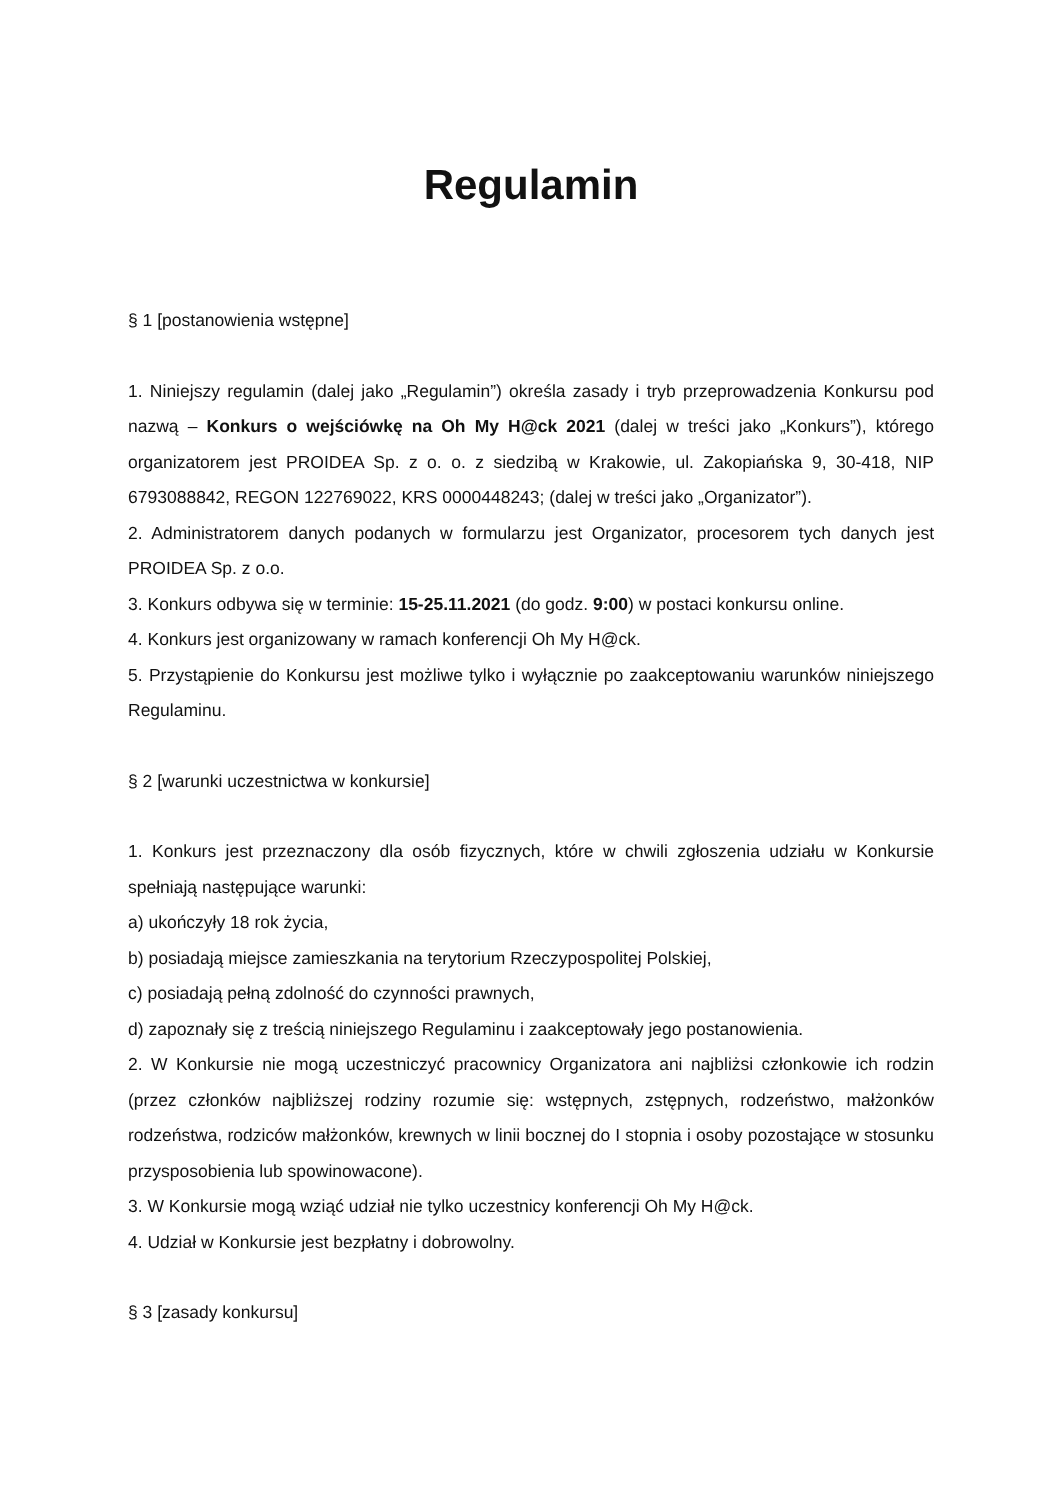Regulamin
§ 1 [postanowienia wstępne]
1. Niniejszy regulamin (dalej jako „Regulamin”) określa zasady i tryb przeprowadzenia Konkursu pod nazwą – Konkurs o wejściówkę na Oh My H@ck 2021 (dalej w treści jako „Konkurs”), którego organizatorem jest PROIDEA Sp. z o. o. z siedzibą w Krakowie, ul. Zakopiańska 9, 30-418, NIP 6793088842, REGON 122769022, KRS 0000448243; (dalej w treści jako „Organizator”).
2. Administratorem danych podanych w formularzu jest Organizator, procesorem tych danych jest PROIDEA Sp. z o.o.
3. Konkurs odbywa się w terminie: 15-25.11.2021 (do godz. 9:00) w postaci konkursu online.
4. Konkurs jest organizowany w ramach konferencji Oh My H@ck.
5. Przystąpienie do Konkursu jest możliwe tylko i wyłącznie po zaakceptowaniu warunków niniejszego Regulaminu.
§ 2 [warunki uczestnictwa w konkursie]
1. Konkurs jest przeznaczony dla osób fizycznych, które w chwili zgłoszenia udziału w Konkursie spełniają następujące warunki:
a) ukończyły 18 rok życia,
b) posiadają miejsce zamieszkania na terytorium Rzeczypospolitej Polskiej,
c) posiadają pełną zdolność do czynności prawnych,
d) zapoznały się z treścią niniejszego Regulaminu i zaakceptowały jego postanowienia.
2. W Konkursie nie mogą uczestniczyć pracownicy Organizatora ani najbliżsi członkowie ich rodzin (przez członków najbliższej rodziny rozumie się: wstępnych, zstępnych, rodzeństwo, małżonków rodzeństwa, rodziców małżonków, krewnych w linii bocznej do I stopnia i osoby pozostające w stosunku przysposobienia lub spowinowacone).
3. W Konkursie mogą wziąć udział nie tylko uczestnicy konferencji Oh My H@ck.
4. Udział w Konkursie jest bezpłatny i dobrowolny.
§ 3 [zasady konkursu]